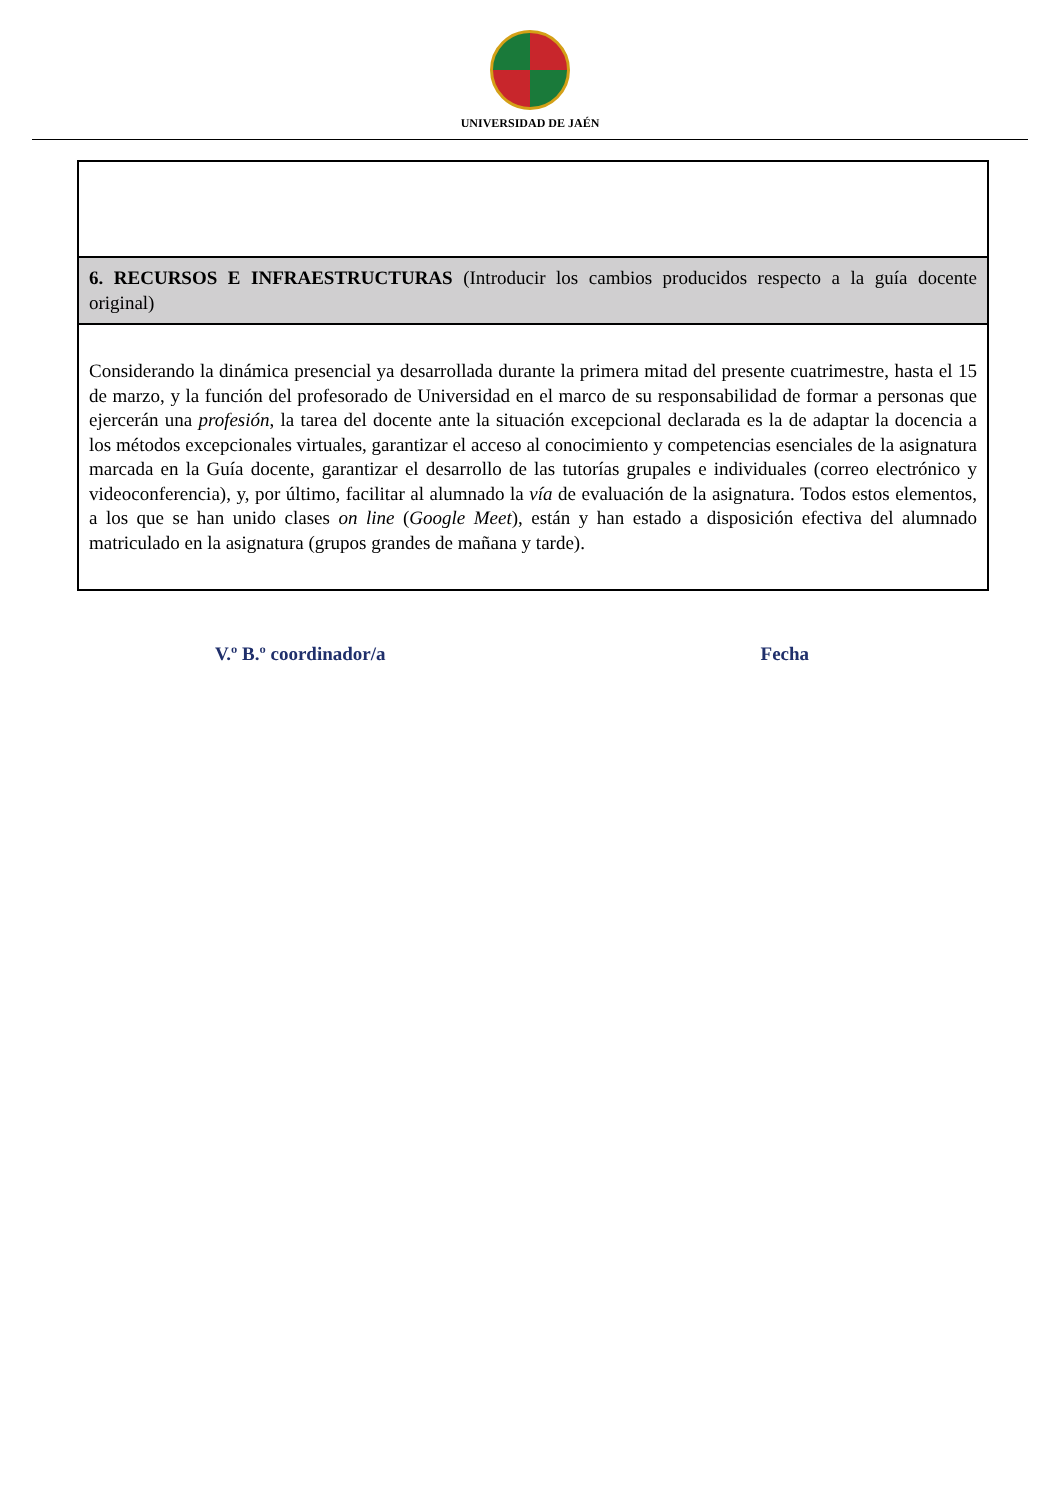UNIVERSIDAD DE JAÉN
| 6. RECURSOS E INFRAESTRUCTURAS (Introducir los cambios producidos respecto a la guía docente original) |
| Considerando la dinámica presencial ya desarrollada durante la primera mitad del presente cuatrimestre, hasta el 15 de marzo, y la función del profesorado de Universidad en el marco de su responsabilidad de formar a personas que ejercerán una profesión , la tarea del docente ante la situación excepcional declarada es la de adaptar la docencia a los métodos excepcionales virtuales, garantizar el acceso al conocimiento y competencias esenciales de la asignatura marcada en la Guía docente, garantizar el desarrollo de las tutorías grupales e individuales (correo electrónico y videoconferencia), y, por último, facilitar al alumnado la vía de evaluación de la asignatura. Todos estos elementos, a los que se han unido clases on line ( Google Meet ), están y han estado a disposición efectiva del alumnado matriculado en la asignatura (grupos grandes de mañana y tarde). |
V.º B.º coordinador/a Fecha